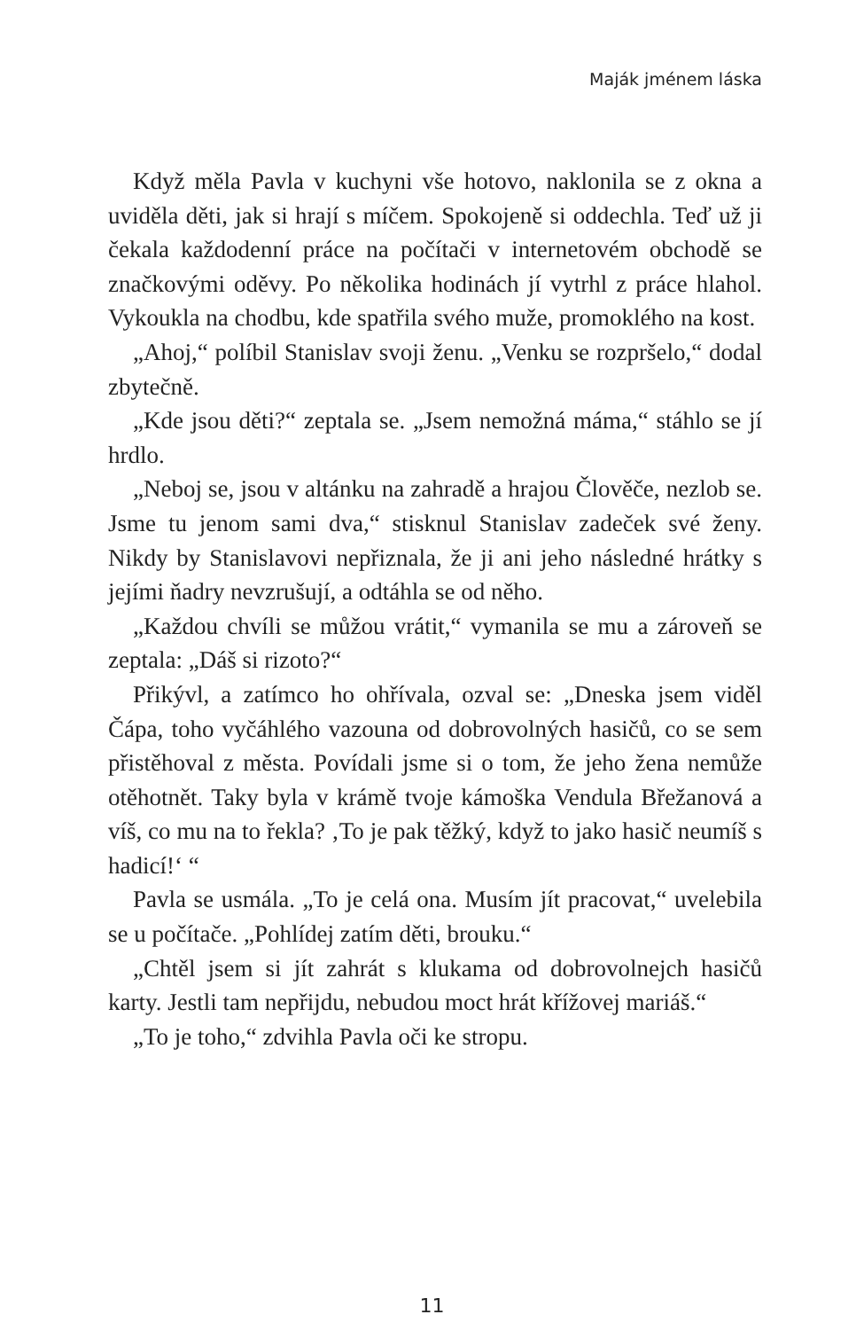Maják jménem láska
Když měla Pavla v kuchyni vše hotovo, naklonila se z okna a uviděla děti, jak si hrají s míčem. Spokojeně si oddechla. Teď už ji čekala každodenní práce na počítači v internetovém obchodě se značkovými oděvy. Po několika hodinách jí vytrhl z práce hlahol. Vykoukla na chodbu, kde spatřila svého muže, promoklého na kost.
„Ahoj,“ políbil Stanislav svoji ženu. „Venku se rozpršelo,“ dodal zbytečně.
„Kde jsou děti?“ zeptala se. „Jsem nemožná máma,“ stáhlo se jí hrdlo.
„Neboj se, jsou v altánku na zahradě a hrajou Člověče, nezlob se. Jsme tu jenom sami dva,“ stisknul Stanislav zadeček své ženy. Nikdy by Stanislavovi nepřiznala, že ji ani jeho následné hrátky s jejími ňadry nevzrušují, a odtáhla se od něho.
„Každou chvíli se můžou vrátit,“ vymanila se mu a zároveň se zeptala: „Dáš si rizoto?“
Přikývl, a zatímco ho ohřívala, ozval se: „Dneska jsem viděl Čápa, toho vyčáhlého vazouna od dobrovolných hasičů, co se sem přistěhoval z města. Povídali jsme si o tom, že jeho žena nemůže otěhotnět. Taky byla v krámě tvoje kámoška Vendula Břežanová a víš, co mu na to řekla? ‚To je pak těžký, když to jako hasič neumíš s hadicí!‘ “
Pavla se usmála. „To je celá ona. Musím jít pracovat,“ uvelebila se u počítače. „Pohlídej zatím děti, brouku.“
„Chtěl jsem si jít zahrát s klukama od dobrovolnejch hasičů karty. Jestli tam nepřijdu, nebudou moct hrát křížovej mariáš.“
„To je toho,“ zdvihla Pavla oči ke stropu.
11